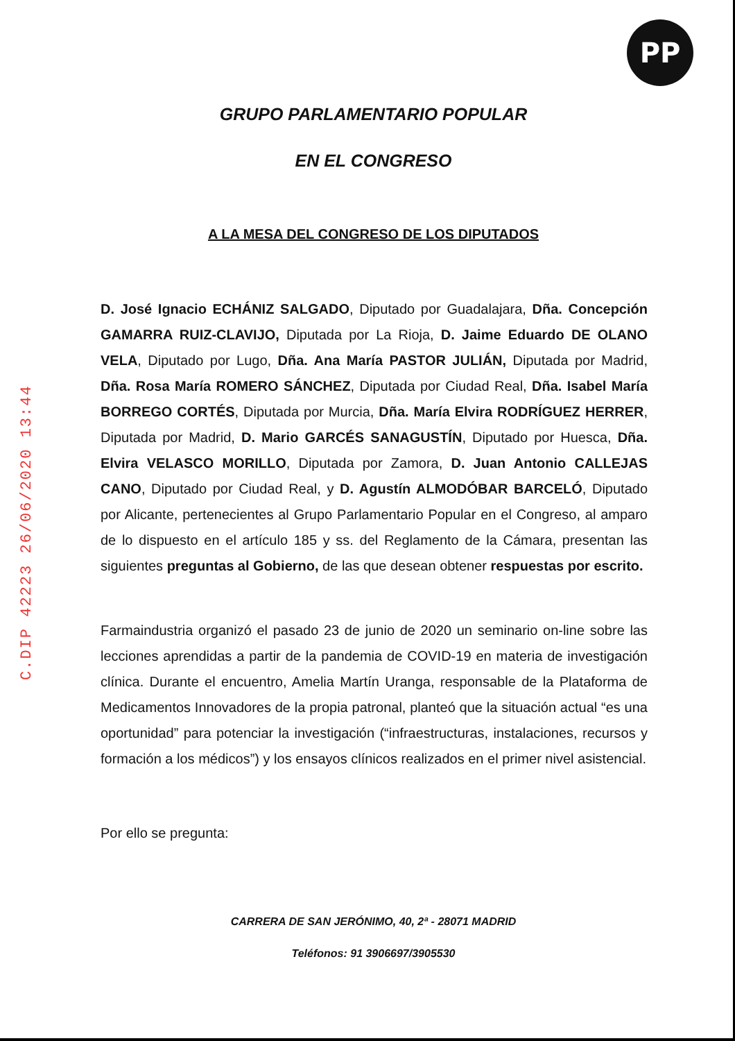PP
C.DIP 42223 26/06/2020 13:44
GRUPO PARLAMENTARIO POPULAR
EN EL CONGRESO
A LA MESA DEL CONGRESO DE LOS DIPUTADOS
D. José Ignacio ECHÁNIZ SALGADO, Diputado por Guadalajara, Dña. Concepción GAMARRA RUIZ-CLAVIJO, Diputada por La Rioja, D. Jaime Eduardo DE OLANO VELA, Diputado por Lugo, Dña. Ana María PASTOR JULIÁN, Diputada por Madrid, Dña. Rosa María ROMERO SÁNCHEZ, Diputada por Ciudad Real, Dña. Isabel María BORREGO CORTÉS, Diputada por Murcia, Dña. María Elvira RODRÍGUEZ HERRER, Diputada por Madrid, D. Mario GARCÉS SANAGUSTÍN, Diputado por Huesca, Dña. Elvira VELASCO MORILLO, Diputada por Zamora, D. Juan Antonio CALLEJAS CANO, Diputado por Ciudad Real, y D. Agustín ALMODÓBAR BARCELÓ, Diputado por Alicante, pertenecientes al Grupo Parlamentario Popular en el Congreso, al amparo de lo dispuesto en el artículo 185 y ss. del Reglamento de la Cámara, presentan las siguientes preguntas al Gobierno, de las que desean obtener respuestas por escrito.
Farmaindustria organizó el pasado 23 de junio de 2020 un seminario on-line sobre las lecciones aprendidas a partir de la pandemia de COVID-19 en materia de investigación clínica. Durante el encuentro, Amelia Martín Uranga, responsable de la Plataforma de Medicamentos Innovadores de la propia patronal, planteó que la situación actual “es una oportunidad” para potenciar la investigación (“infraestructuras, instalaciones, recursos y formación a los médicos”) y los ensayos clínicos realizados en el primer nivel asistencial.
Por ello se pregunta:
CARRERA DE SAN JERÓNIMO, 40, 2ª - 28071 MADRID
Teléfonos: 91 3906697/3905530